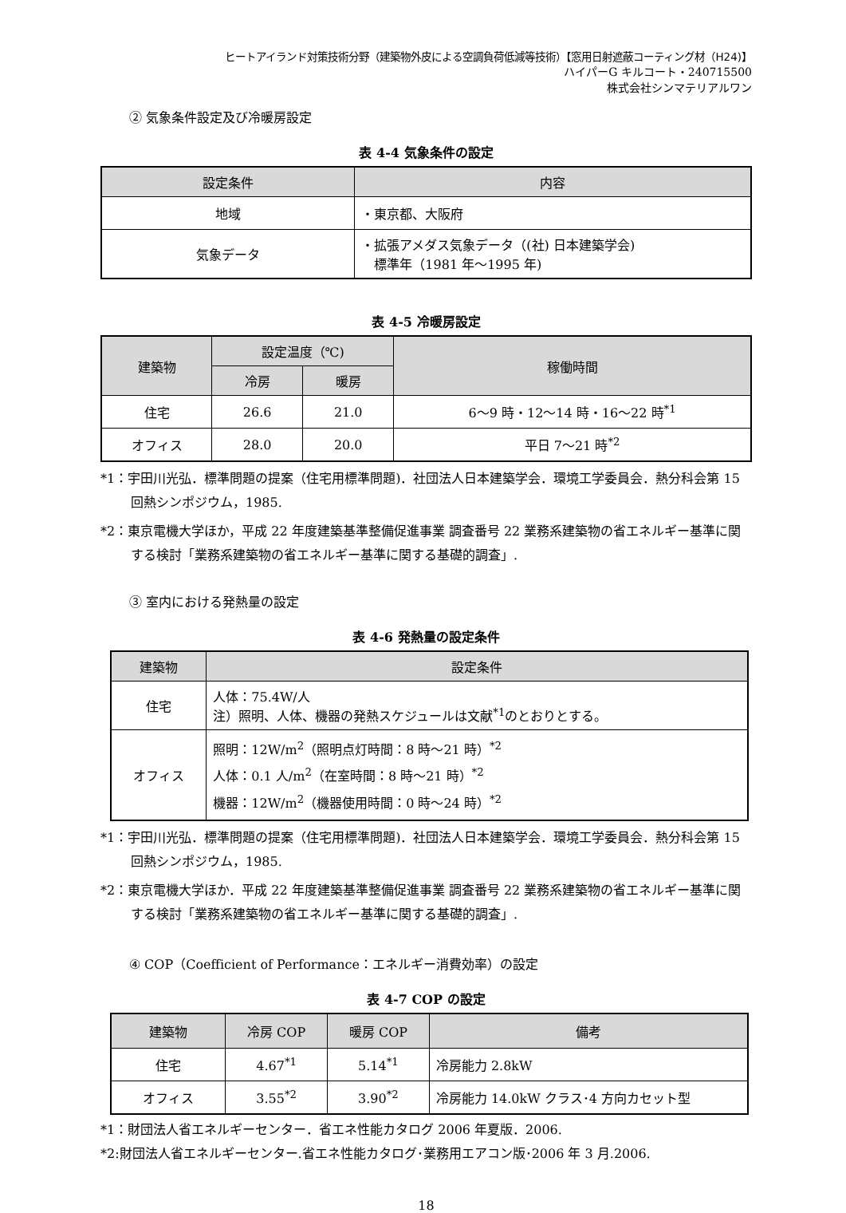ヒートアイランド対策技術分野（建築物外皮による空調負荷低減等技術）【窓用日射遮蔽コーティング材（H24)】
ハイパーG キルコート・240715500
株式会社シンマテリアルワン
② 気象条件設定及び冷暖房設定
表 4-4 気象条件の設定
| 設定条件 | 内容 |
| --- | --- |
| 地域 | ・東京都、大阪府 |
| 気象データ | ・拡張アメダス気象データ（(社) 日本建築学会) 標準年（1981 年～1995 年) |
表 4-5 冷暖房設定
| 建築物 | 設定温度（℃) | | 稼働時間 |
| --- | --- | --- | --- |
| | 冷房 | 暖房 | |
| 住宅 | 26.6 | 21.0 | 6～9 時・12～14 時・16～22 時<sup>*1</sup> |
| オフィス | 28.0 | 20.0 | 平日 7～21 時<sup>*2</sup> |
*1：宇田川光弘．標準問題の提案（住宅用標準問題)．社団法人日本建築学会．環境工学委員会．熱分科会第 15 回熱シンポジウム，1985.
*2：東京電機大学ほか，平成 22 年度建築基準整備促進事業 調査番号 22 業務系建築物の省エネルギー基準に関する検討「業務系建築物の省エネルギー基準に関する基礎的調査」.
③ 室内における発熱量の設定
表 4-6 発熱量の設定条件
| 建築物 | 設定条件 |
| --- | --- |
| 住宅 | 人体：75.4W/人 注）照明、人体、機器の発熱スケジュールは文献<sup>*1</sup>のとおりとする。 |
| オフィス | 照明：12W/m<sup>2</sup>（照明点灯時間：8 時～21 時）<sup>*2</sup> 人体：0.1 人/m<sup>2</sup>（在室時間：8 時～21 時）<sup>*2</sup> 機器：12W/m<sup>2</sup>（機器使用時間：0 時～24 時）<sup>*2</sup> |
*1：宇田川光弘．標準問題の提案（住宅用標準問題)．社団法人日本建築学会．環境工学委員会．熱分科会第 15 回熱シンポジウム，1985.
*2：東京電機大学ほか．平成 22 年度建築基準整備促進事業 調査番号 22 業務系建築物の省エネルギー基準に関する検討「業務系建築物の省エネルギー基準に関する基礎的調査」.
④ COP（Coefficient of Performance：エネルギー消費効率）の設定
表 4-7 COP の設定
| 建築物 | 冷房 COP | 暖房 COP | 備考 |
| --- | --- | --- | --- |
| 住宅 | 4.67<sup>*1</sup> | 5.14<sup>*1</sup> | 冷房能力 2.8kW |
| オフィス | 3.55<sup>*2</sup> | 3.90<sup>*2</sup> | 冷房能力 14.0kW クラス･4 方向カセット型 |
*1：財団法人省エネルギーセンター．省エネ性能カタログ 2006 年夏版．2006.
*2:財団法人省エネルギーセンター.省エネ性能カタログ･業務用エアコン版･2006 年 3 月.2006.
18